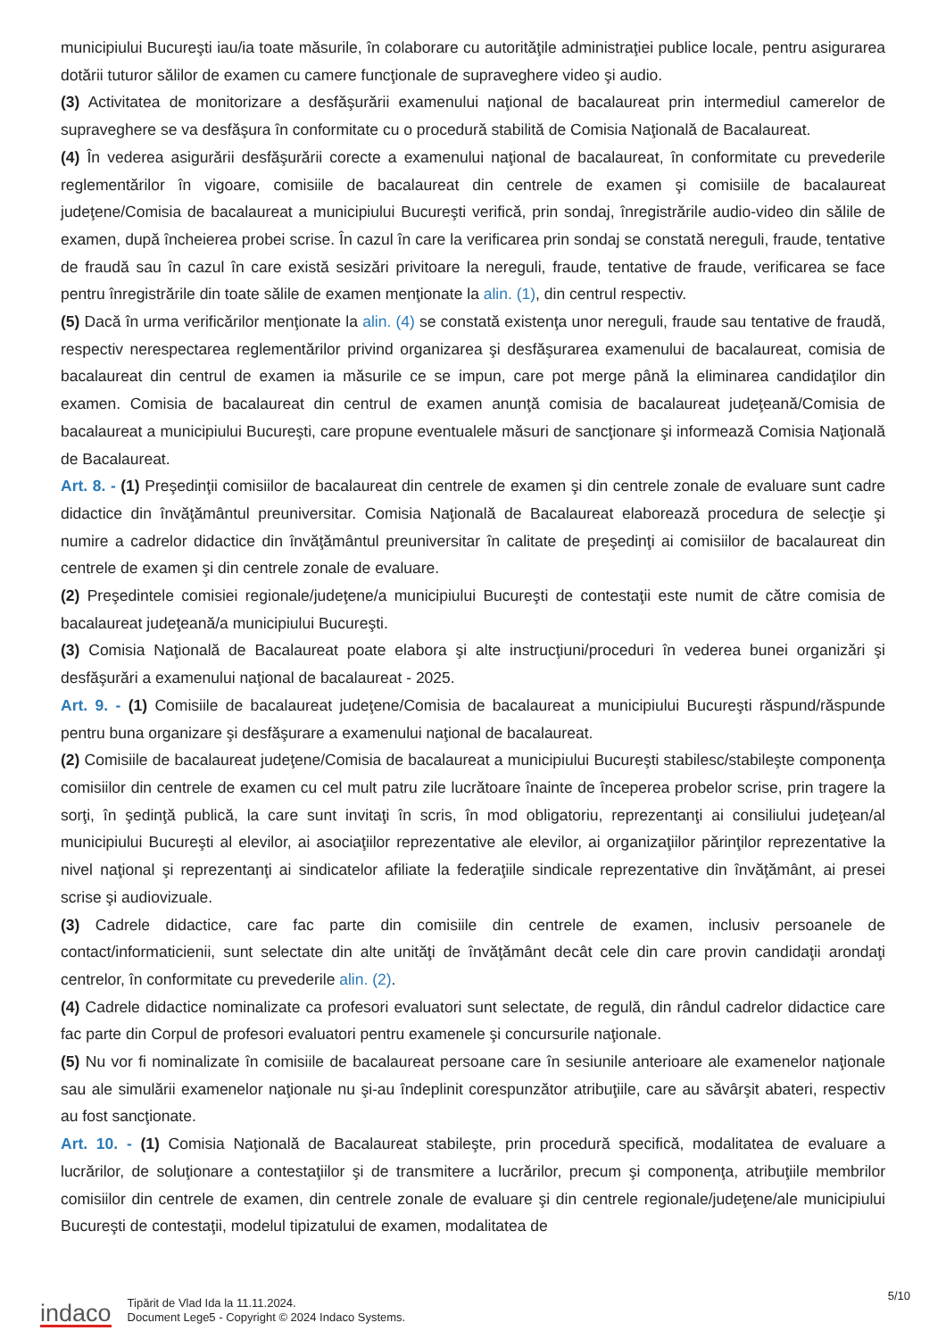municipiului Bucureşti iau/ia toate măsurile, în colaborare cu autorităţile administraţiei publice locale, pentru asigurarea dotării tuturor sălilor de examen cu camere funcţionale de supraveghere video şi audio.
(3) Activitatea de monitorizare a desfăşurării examenului naţional de bacalaureat prin intermediul camerelor de supraveghere se va desfăşura în conformitate cu o procedură stabilită de Comisia Naţională de Bacalaureat.
(4) În vederea asigurării desfăşurării corecte a examenului naţional de bacalaureat, în conformitate cu prevederile reglementărilor în vigoare, comisiile de bacalaureat din centrele de examen şi comisiile de bacalaureat judeţene/Comisia de bacalaureat a municipiului Bucureşti verifică, prin sondaj, înregistrările audio-video din sălile de examen, după încheierea probei scrise. În cazul în care la verificarea prin sondaj se constată nereguli, fraude, tentative de fraudă sau în cazul în care există sesizări privitoare la nereguli, fraude, tentative de fraude, verificarea se face pentru înregistrările din toate sălile de examen menţionate la alin. (1), din centrul respectiv.
(5) Dacă în urma verificărilor menţionate la alin. (4) se constată existenţa unor nereguli, fraude sau tentative de fraudă, respectiv nerespectarea reglementărilor privind organizarea şi desfăşurarea examenului de bacalaureat, comisia de bacalaureat din centrul de examen ia măsurile ce se impun, care pot merge până la eliminarea candidaţilor din examen. Comisia de bacalaureat din centrul de examen anunţă comisia de bacalaureat judeţeană/Comisia de bacalaureat a municipiului Bucureşti, care propune eventualele măsuri de sancţionare şi informează Comisia Naţională de Bacalaureat.
Art. 8. - (1) Preşedinţii comisiilor de bacalaureat din centrele de examen şi din centrele zonale de evaluare sunt cadre didactice din învăţământul preuniversitar. Comisia Naţională de Bacalaureat elaborează procedura de selecţie şi numire a cadrelor didactice din învăţământul preuniversitar în calitate de preşedinţi ai comisiilor de bacalaureat din centrele de examen şi din centrele zonale de evaluare.
(2) Preşedintele comisiei regionale/judeţene/a municipiului Bucureşti de contestaţii este numit de către comisia de bacalaureat judeţeană/a municipiului Bucureşti.
(3) Comisia Naţională de Bacalaureat poate elabora şi alte instrucţiuni/proceduri în vederea bunei organizări şi desfăşurări a examenului naţional de bacalaureat - 2025.
Art. 9. - (1) Comisiile de bacalaureat judeţene/Comisia de bacalaureat a municipiului Bucureşti răspund/răspunde pentru buna organizare şi desfăşurare a examenului naţional de bacalaureat.
(2) Comisiile de bacalaureat judeţene/Comisia de bacalaureat a municipiului Bucureşti stabilesc/stabileşte componenţa comisiilor din centrele de examen cu cel mult patru zile lucrătoare înainte de începerea probelor scrise, prin tragere la sorţi, în şedinţă publică, la care sunt invitaţi în scris, în mod obligatoriu, reprezentanţi ai consiliului judeţean/al municipiului Bucureşti al elevilor, ai asociaţiilor reprezentative ale elevilor, ai organizaţiilor părinţilor reprezentative la nivel naţional şi reprezentanţi ai sindicatelor afiliate la federaţiile sindicale reprezentative din învăţământ, ai presei scrise şi audiovizuale.
(3) Cadrele didactice, care fac parte din comisiile din centrele de examen, inclusiv persoanele de contact/informaticienii, sunt selectate din alte unităţi de învăţământ decât cele din care provin candidaţii arondaţi centrelor, în conformitate cu prevederile alin. (2).
(4) Cadrele didactice nominalizate ca profesori evaluatori sunt selectate, de regulă, din rândul cadrelor didactice care fac parte din Corpul de profesori evaluatori pentru examenele şi concursurile naţionale.
(5) Nu vor fi nominalizate în comisiile de bacalaureat persoane care în sesiunile anterioare ale examenelor naţionale sau ale simulării examenelor naţionale nu şi-au îndeplinit corespunzător atribuţiile, care au săvârşit abateri, respectiv au fost sancţionate.
Art. 10. - (1) Comisia Naţională de Bacalaureat stabileşte, prin procedură specifică, modalitatea de evaluare a lucrărilor, de soluţionare a contestaţiilor şi de transmitere a lucrărilor, precum şi componenţa, atribuţiile membrilor comisiilor din centrele de examen, din centrele zonale de evaluare şi din centrele regionale/judeţene/ale municipiului Bucureşti de contestaţii, modelul tipizatului de examen, modalitatea de
indaco
Tipărit de Vlad Ida la 11.11.2024.
Document Lege5 - Copyright © 2024 Indaco Systems.
5/10